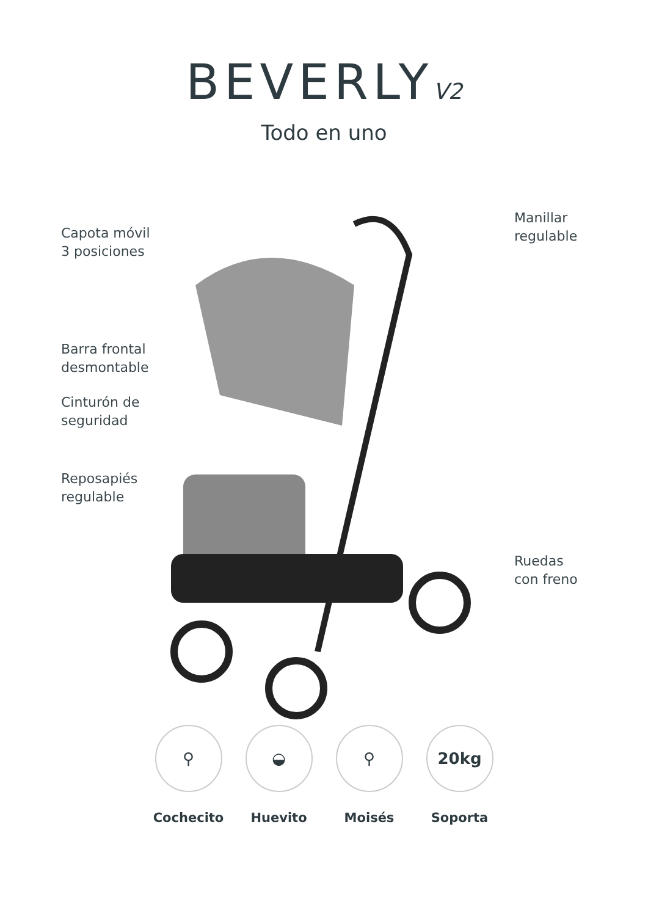BEVERLY<sub>V2</sub>
Todo en uno
Capota móvil
3 posiciones
Barra frontal
desmontable
Cinturón de
seguridad
Reposapiés
regulable
Manillar
regulable
Ruedas
con freno
⚲
Cochecito
◒
Huevito
⚲
Moisés
20kg
Soporta